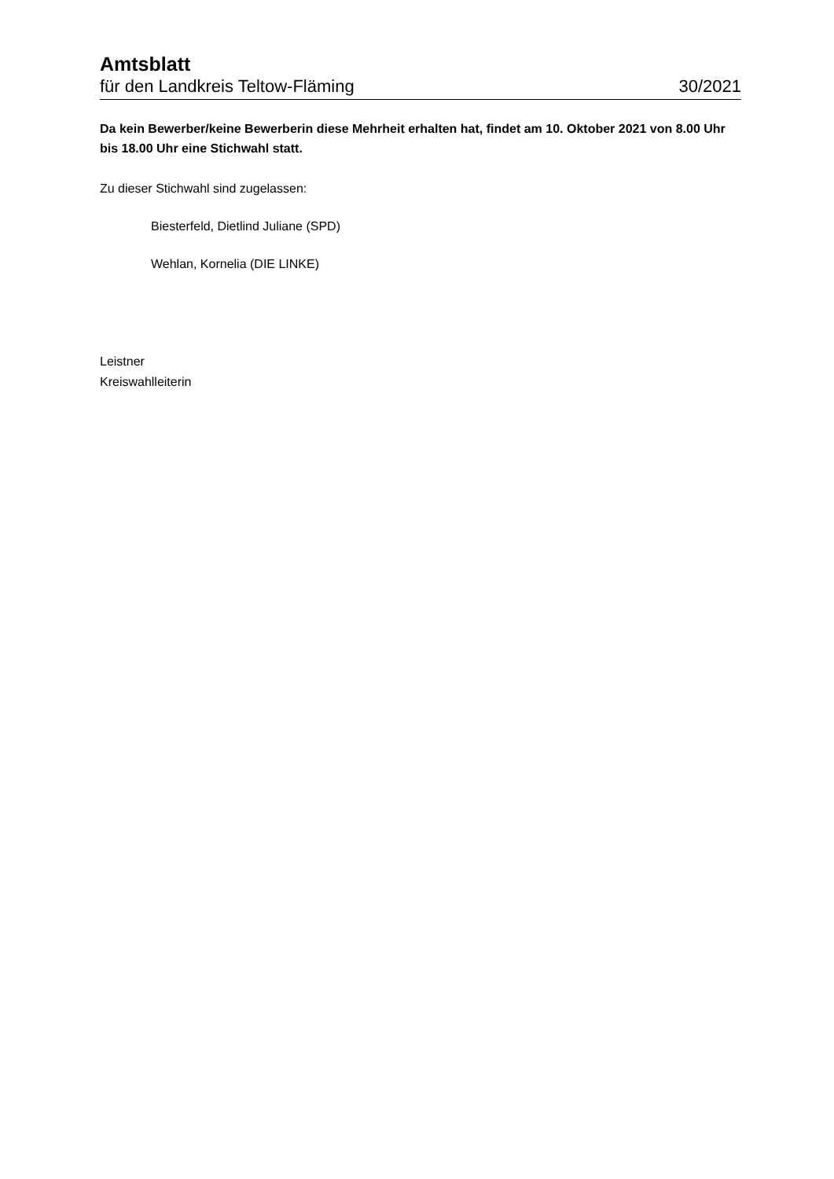Amtsblatt
für den Landkreis Teltow-Fläming 30/2021
Da kein Bewerber/keine Bewerberin diese Mehrheit erhalten hat, findet am 10. Oktober 2021 von 8.00 Uhr bis 18.00 Uhr eine Stichwahl statt.
Zu dieser Stichwahl sind zugelassen:
Biesterfeld, Dietlind Juliane (SPD)
Wehlan, Kornelia (DIE LINKE)
Leistner
Kreiswahlleiterin